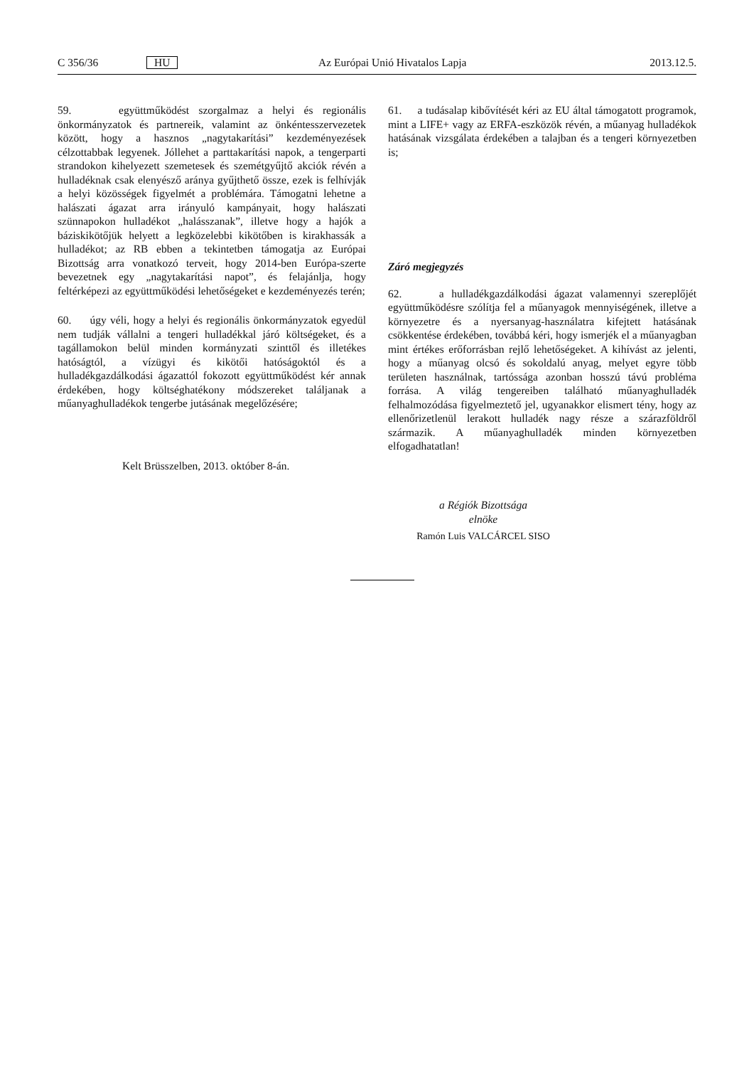C 356/36 HU Az Európai Unió Hivatalos Lapja 2013.12.5.
59. együttműködést szorgalmaz a helyi és regionális önkormányzatok és partnereik, valamint az önkéntesszervezetek között, hogy a hasznos „nagytakarítási” kezdeményezések célzottabbak legyenek. Jóllehet a parttakarítási napok, a tengerparti strandokon kihelyezett szemetesek és szemétgyűjtő akciók révén a hulladéknak csak elenyésző aránya gyűjthető össze, ezek is felhívják a helyi közösségek figyelmét a problémára. Támogatni lehetne a halászati ágazat arra irányuló kampányait, hogy halászati szünnapokon hulladékot „halásszanak”, illetve hogy a hajók a báziskikötőjük helyett a legközelebbi kikötőben is kirakhassák a hulladékot; az RB ebben a tekintetben támogatja az Európai Bizottság arra vonatkozó terveit, hogy 2014-ben Európa-szerte bevezetnek egy „nagytakarítási napot”, és felajánlja, hogy feltérképezi az együttműködési lehetőségeket e kezdeményezés terén;
60. úgy véli, hogy a helyi és regionális önkormányzatok egyedül nem tudják vállalni a tengeri hulladékkal járó költségeket, és a tagállamokon belül minden kormányzati szinttől és illetékes hatóságtól, a vízügyi és kikötői hatóságoktól és a hulladékgazdálkodási ágazattól fokozott együttműködést kér annak érdekében, hogy költséghatékony módszereket találjanak a műanyaghulladékok tengerbe jutásának megelőzésére;
61. a tudásalap kibővítését kéri az EU által támogatott programok, mint a LIFE+ vagy az ERFA-eszközök révén, a műanyag hulladékok hatásának vizsgálata érdekében a talajban és a tengeri környezetben is;
Záró megjegyzés
62. a hulladékgazdálkodási ágazat valamennyi szereplőjét együttműködésre szólítja fel a műanyagok mennyiségének, illetve a környezetre és a nyersanyag-használatra kifejtett hatásának csökkentése érdekében, továbbá kéri, hogy ismerjék el a műanyagban mint értékes erőforrásban rejlő lehetőségeket. A kihívást az jelenti, hogy a műanyag olcsó és sokoldalú anyag, melyet egyre több területen használnak, tartóssága azonban hosszú távú probléma forrása. A világ tengereiben található műanyaghulladék felhalmozódása figyelmeztető jel, ugyanakkor elismert tény, hogy az ellenőrizetlenül lerakott hulladék nagy része a szárazföldről származik. A műanyaghulladék minden környezetben elfogadhatatlan!
Kelt Brüsszelben, 2013. október 8-án.
a Régiók Bizottsága
elnöke
Ramón Luis VALCÁRCEL SISO